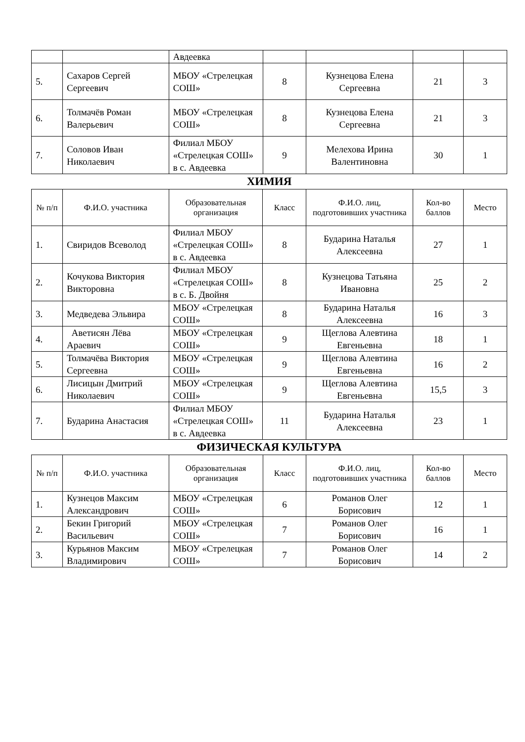| | | Авдеевка | | | | |
| 5. | Сахаров Сергей Сергеевич | МБОУ «Стрелецкая СОШ» | 8 | Кузнецова Елена Сергеевна | 21 | 3 |
| 6. | Толмачёв Роман Валерьевич | МБОУ «Стрелецкая СОШ» | 8 | Кузнецова Елена Сергеевна | 21 | 3 |
| 7. | Соловов Иван Николаевич | Филиал МБОУ «Стрелецкая СОШ» в с. Авдеевка | 9 | Мелехова Ирина Валентиновна | 30 | 1 |
ХИМИЯ
| № п/п | Ф.И.О. участника | Образовательная организация | Класс | Ф.И.О. лиц, подготовивших участника | Кол-во баллов | Место |
| 1. | Свиридов Всеволод | Филиал МБОУ «Стрелецкая СОШ» в с. Авдеевка | 8 | Бударина Наталья Алексеевна | 27 | 1 |
| 2. | Кочукова Виктория Викторовна | Филиал МБОУ «Стрелецкая СОШ» в с. Б. Двойня | 8 | Кузнецова Татьяна Ивановна | 25 | 2 |
| 3. | Медведева Эльвира | МБОУ «Стрелецкая СОШ» | 8 | Бударина Наталья Алексеевна | 16 | 3 |
| 4. | Аветисян Лёва Араевич | МБОУ «Стрелецкая СОШ» | 9 | Щеглова Алевтина Евгеньевна | 18 | 1 |
| 5. | Толмачёва Виктория Сергеевна | МБОУ «Стрелецкая СОШ» | 9 | Щеглова Алевтина Евгеньевна | 16 | 2 |
| 6. | Лисицын Дмитрий Николаевич | МБОУ «Стрелецкая СОШ» | 9 | Щеглова Алевтина Евгеньевна | 15,5 | 3 |
| 7. | Бударина Анастасия | Филиал МБОУ «Стрелецкая СОШ» в с. Авдеевка | 11 | Бударина Наталья Алексеевна | 23 | 1 |
ФИЗИЧЕСКАЯ КУЛЬТУРА
| № п/п | Ф.И.О. участника | Образовательная организация | Класс | Ф.И.О. лиц, подготовивших участника | Кол-во баллов | Место |
| 1. | Кузнецов Максим Александрович | МБОУ «Стрелецкая СОШ» | 6 | Романов Олег Борисович | 12 | 1 |
| 2. | Бекин Григорий Васильевич | МБОУ «Стрелецкая СОШ» | 7 | Романов Олег Борисович | 16 | 1 |
| 3. | Курьянов Максим Владимирович | МБОУ «Стрелецкая СОШ» | 7 | Романов Олег Борисович | 14 | 2 |